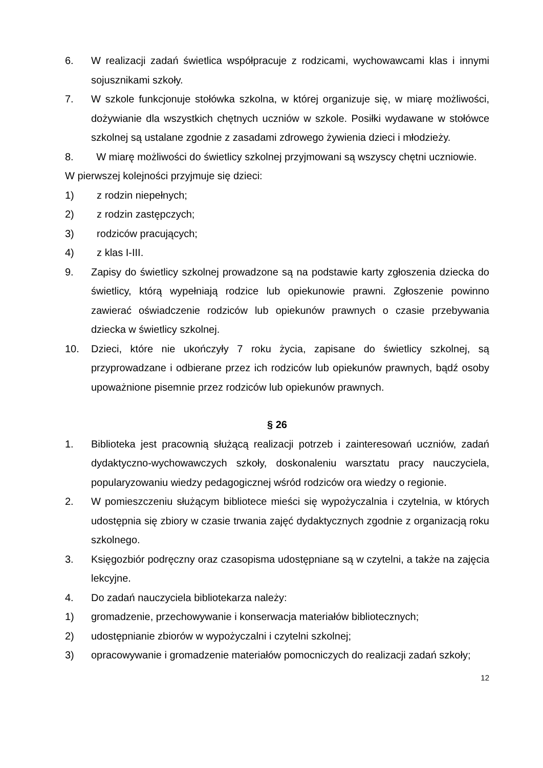6. W realizacji zadań świetlica współpracuje z rodzicami, wychowawcami klas i innymi sojusznikami szkoły.
7. W szkole funkcjonuje stołówka szkolna, w której organizuje się, w miarę możliwości, dożywianie dla wszystkich chętnych uczniów w szkole. Posiłki wydawane w stołówce szkolnej są ustalane zgodnie z zasadami zdrowego żywienia dzieci i młodzieży.
8. W miarę możliwości do świetlicy szkolnej przyjmowani są wszyscy chętni uczniowie.
W pierwszej kolejności przyjmuje się dzieci:
1) z rodzin niepełnych;
2) z rodzin zastępczych;
3) rodziców pracujących;
4) z klas I-III.
9. Zapisy do świetlicy szkolnej prowadzone są na podstawie karty zgłoszenia dziecka do świetlicy, którą wypełniają rodzice lub opiekunowie prawni. Zgłoszenie powinno zawierać oświadczenie rodziców lub opiekunów prawnych o czasie przebywania dziecka w świetlicy szkolnej.
10. Dzieci, które nie ukończyły 7 roku życia, zapisane do świetlicy szkolnej, są przyprowadzane i odbierane przez ich rodziców lub opiekunów prawnych, bądź osoby upoważnione pisemnie przez rodziców lub opiekunów prawnych.
§ 26
1. Biblioteka jest pracownią służącą realizacji potrzeb i zainteresowań uczniów, zadań dydaktyczno-wychowawczych szkoły, doskonaleniu warsztatu pracy nauczyciela, popularyzowaniu wiedzy pedagogicznej wśród rodziców ora wiedzy o regionie.
2. W pomieszczeniu służącym bibliotece mieści się wypożyczalnia i czytelnia, w których udostępnia się zbiory w czasie trwania zajęć dydaktycznych zgodnie z organizacją roku szkolnego.
3. Księgozbiór podręczny oraz czasopisma udostępniane są w czytelni, a także na zajęcia lekcyjne.
4. Do zadań nauczyciela bibliotekarza należy:
1) gromadzenie, przechowywanie i konserwacja materiałów bibliotecznych;
2) udostępnianie zbiorów w wypożyczalni i czytelni szkolnej;
3) opracowywanie i gromadzenie materiałów pomocniczych do realizacji zadań szkoły;
12